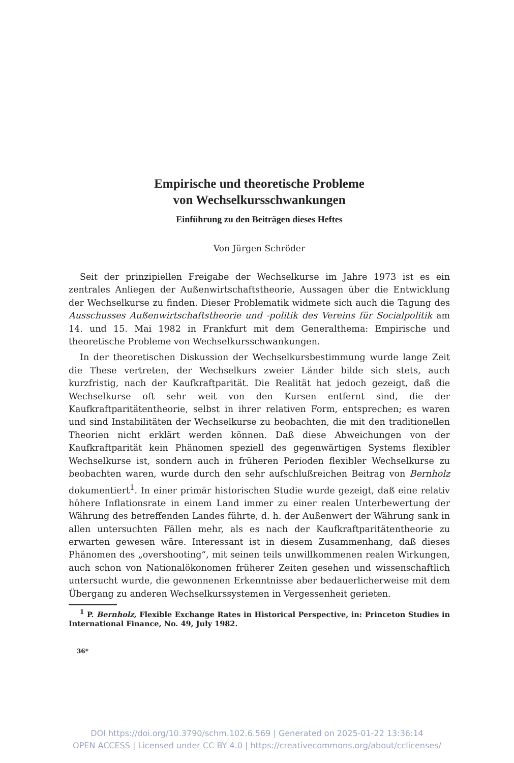Empirische und theoretische Probleme
von Wechselkursschwankungen
Einführung zu den Beiträgen dieses Heftes
Von Jürgen Schröder
Seit der prinzipiellen Freigabe der Wechselkurse im Jahre 1973 ist es ein zentrales Anliegen der Außenwirtschaftstheorie, Aussagen über die Entwicklung der Wechselkurse zu finden. Dieser Problematik widmete sich auch die Tagung des Ausschusses Außenwirtschaftstheorie und -politik des Vereins für Socialpolitik am 14. und 15. Mai 1982 in Frankfurt mit dem Generalthema: Empirische und theoretische Probleme von Wechselkursschwankungen.
In der theoretischen Diskussion der Wechselkursbestimmung wurde lange Zeit die These vertreten, der Wechselkurs zweier Länder bilde sich stets, auch kurzfristig, nach der Kaufkraftparität. Die Realität hat jedoch gezeigt, daß die Wechselkurse oft sehr weit von den Kursen entfernt sind, die der Kaufkraftparitätentheorie, selbst in ihrer relativen Form, entsprechen; es waren und sind Instabilitäten der Wechselkurse zu beobachten, die mit den traditionellen Theorien nicht erklärt werden können. Daß diese Abweichungen von der Kaufkraftparität kein Phänomen speziell des gegenwärtigen Systems flexibler Wechselkurse ist, sondern auch in früheren Perioden flexibler Wechselkurse zu beobachten waren, wurde durch den sehr aufschlußreichen Beitrag von Bernholz dokumentiert<sup>1</sup>. In einer primär historischen Studie wurde gezeigt, daß eine relativ höhere Inflationsrate in einem Land immer zu einer realen Unterbewertung der Währung des betreffenden Landes führte, d. h. der Außenwert der Währung sank in allen untersuchten Fällen mehr, als es nach der Kaufkraftparitätentheorie zu erwarten gewesen wäre. Interessant ist in diesem Zusammenhang, daß dieses Phänomen des „overshooting“, mit seinen teils unwillkommenen realen Wirkungen, auch schon von Nationalökonomen früherer Zeiten gesehen und wissenschaftlich untersucht wurde, die gewonnenen Erkenntnisse aber bedauerlicherweise mit dem Übergang zu anderen Wechselkurssystemen in Vergessenheit gerieten.
<sup>1</sup> P. Bernholz, Flexible Exchange Rates in Historical Perspective, in: Princeton Studies in International Finance, No. 49, July 1982.
36*
DOI https://doi.org/10.3790/schm.102.6.569 | Generated on 2025-01-22 13:36:14
OPEN ACCESS | Licensed under CC BY 4.0 | https://creativecommons.org/about/cclicenses/